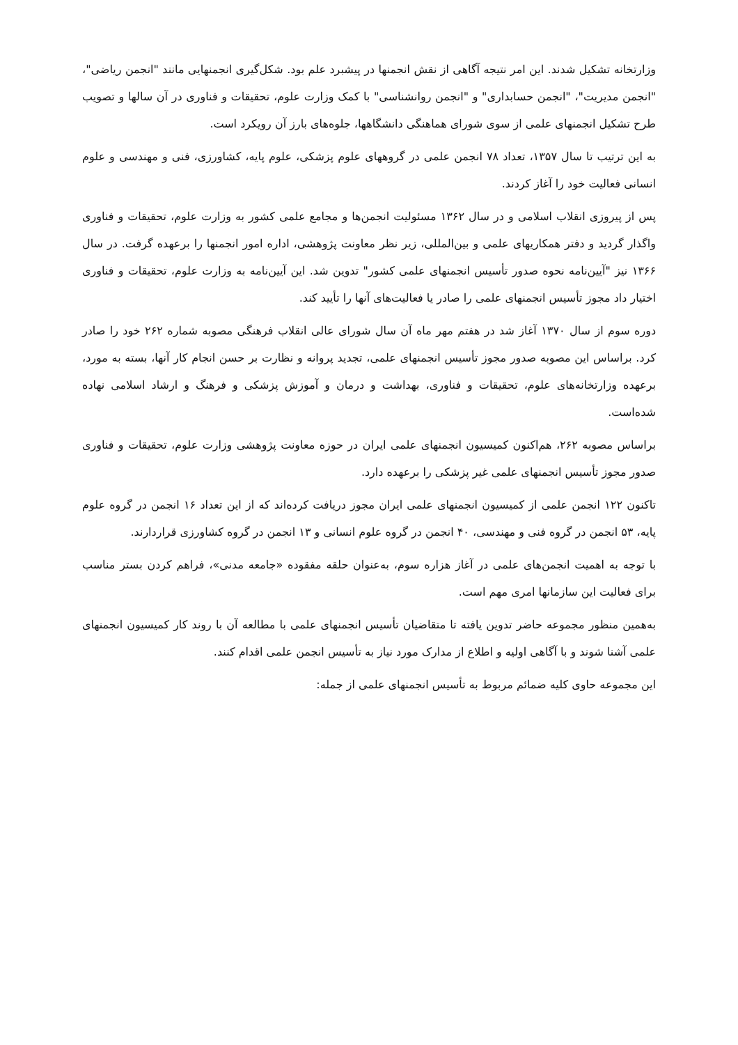وزارتخانه تشکیل شدند. این امر نتیجه آگاهی از نقش انجمنها در پیشبرد علم بود. شکل‌گیری انجمنهایی مانند "انجمن ریاضی"، "انجمن مدیریت"، "انجمن حسابداری" و "انجمن روانشناسی" با کمک وزارت علوم، تحقیقات و فناوری در آن سالها و تصویب طرح تشکیل انجمنهای علمی از سوی شورای هماهنگی دانشگاهها، جلوه‌های بارز آن رویکرد است.
به این ترتیب تا سال ۱۳۵۷، تعداد ۷۸ انجمن علمی در گروههای علوم پزشکی، علوم پایه، کشاورزی، فنی و مهندسی و علوم انسانی فعالیت خود را آغاز کردند.
پس از پیروزی انقلاب اسلامی و در سال ۱۳۶۲ مسئولیت انجمن‌ها و مجامع علمی کشور به وزارت علوم، تحقیقات و فناوری واگذار گردید و دفتر همکاریهای علمی و بین‌المللی، زیر نظر معاونت پژوهشی، اداره امور انجمنها را برعهده گرفت. در سال ۱۳۶۶ نیز "آیین‌نامه نحوه صدور تأسیس انجمنهای علمی کشور" تدوین شد. این آیین‌نامه به وزارت علوم، تحقیقات و فناوری اختیار داد مجوز تأسیس انجمنهای علمی را صادر یا فعالیت‌های آنها را تأیید کند.
دوره سوم از سال ۱۳۷۰ آغاز شد در هفتم مهر ماه آن سال شورای عالی انقلاب فرهنگی مصوبه شماره ۲۶۲ خود را صادر کرد. براساس این مصوبه صدور مجوز تأسیس انجمنهای علمی، تجدید پروانه و نظارت بر حسن انجام کار آنها، بسته به مورد، برعهده وزارتخانه‌های علوم، تحقیقات و فناوری، بهداشت و درمان و آموزش پزشکی و فرهنگ و ارشاد اسلامی نهاده شده‌است.
براساس مصوبه ۲۶۲، هم‌اکنون کمیسیون انجمنهای علمی ایران در حوزه معاونت پژوهشی وزارت علوم، تحقیقات و فناوری صدور مجوز تأسیس انجمنهای علمی غیر پزشکی را برعهده دارد.
تاکنون ۱۲۲ انجمن علمی از کمیسیون انجمنهای علمی ایران مجوز دریافت کرده‌اند که از این تعداد ۱۶ انجمن در گروه علوم پایه، ۵۳ انجمن در گروه فنی و مهندسی، ۴۰ انجمن در گروه علوم انسانی و ۱۳ انجمن در گروه کشاورزی قراردارند.
با توجه به اهمیت انجمن‌های علمی در آغاز هزاره سوم، به‌عنوان حلقه مفقوده «جامعه مدنی»، فراهم کردن بستر مناسب برای فعالیت این سازمانها امری مهم است.
به‌همین منظور مجموعه حاضر تدوین یافته تا متقاضیان تأسیس انجمنهای علمی با مطالعه آن با روند کار کمیسیون انجمنهای علمی آشنا شوند و با آگاهی اولیه و اطلاع از مدارک مورد نیاز به تأسیس انجمن علمی اقدام کنند.
این مجموعه حاوی کلیه ضمائم مربوط به تأسیس انجمنهای علمی از جمله: